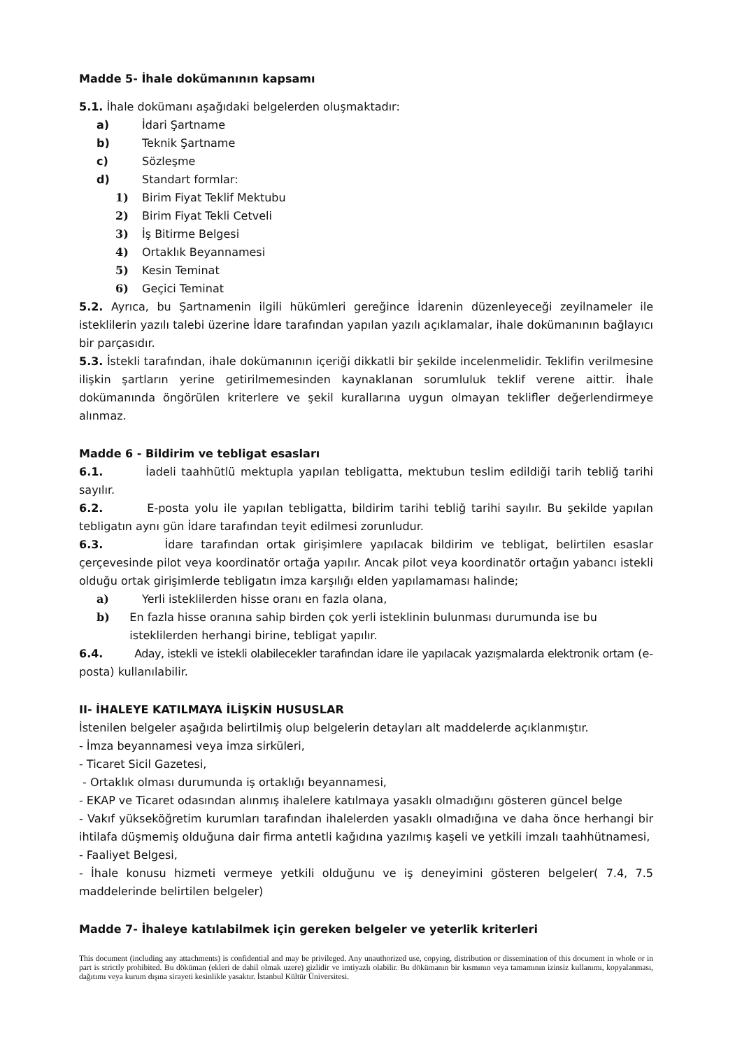Madde 5- İhale dokümanının kapsamı
5.1. İhale dokümanı aşağıdaki belgelerden oluşmaktadır:
a) İdari Şartname
b) Teknik Şartname
c) Sözleşme
d) Standart formlar:
1) Birim Fiyat Teklif Mektubu
2) Birim Fiyat Tekli Cetveli
3) İş Bitirme Belgesi
4) Ortaklık Beyannamesi
5) Kesin Teminat
6) Geçici Teminat
5.2. Ayrıca, bu Şartnamenin ilgili hükümleri gereğince İdarenin düzenleyeceği zeyilnameler ile isteklilerin yazılı talebi üzerine İdare tarafından yapılan yazılı açıklamalar, ihale dokümanının bağlayıcı bir parçasıdır.
5.3. İstekli tarafından, ihale dokümanının içeriği dikkatli bir şekilde incelenmelidir. Teklifin verilmesine ilişkin şartların yerine getirilmemesinden kaynaklanan sorumluluk teklif verene aittir. İhale dokümanında öngörülen kriterlere ve şekil kurallarına uygun olmayan teklifler değerlendirmeye alınmaz.
Madde 6 - Bildirim ve tebligat esasları
6.1. İadeli taahhütlü mektupla yapılan tebligatta, mektubun teslim edildiği tarih tebliğ tarihi sayılır.
6.2. E-posta yolu ile yapılan tebligatta, bildirim tarihi tebliğ tarihi sayılır. Bu şekilde yapılan tebligatın aynı gün İdare tarafından teyit edilmesi zorunludur.
6.3. İdare tarafından ortak girişimlere yapılacak bildirim ve tebligat, belirtilen esaslar çerçevesinde pilot veya koordinatör ortağa yapılır. Ancak pilot veya koordinatör ortağın yabancı istekli olduğu ortak girişimlerde tebligatın imza karşılığı elden yapılamaması halinde;
a) Yerli isteklilerden hisse oranı en fazla olana,
b) En fazla hisse oranına sahip birden çok yerli isteklinin bulunması durumunda ise bu isteklilerden herhangi birine, tebligat yapılır.
6.4. Aday, istekli ve istekli olabilecekler tarafından idare ile yapılacak yazışmalarda elektronik ortam (e-posta) kullanılabilir.
II- İHALEYE KATILMAYA İLİŞKİN HUSUSLAR
İstenilen belgeler aşağıda belirtilmiş olup belgelerin detayları alt maddelerde açıklanmıştır.
- İmza beyannamesi veya imza sirküleri,
- Ticaret Sicil Gazetesi,
- Ortaklık olması durumunda iş ortaklığı beyannamesi,
- EKAP ve Ticaret odasından alınmış ihalelere katılmaya yasaklı olmadığını gösteren güncel belge
- Vakıf yükseköğretim kurumları tarafından ihalelerden yasaklı olmadığına ve daha önce herhangi bir ihtilafa düşmemiş olduğuna dair firma antetli kağıdına yazılmış kaşeli ve yetkili imzalı taahhütnamesi,
- Faaliyet Belgesi,
- İhale konusu hizmeti vermeye yetkili olduğunu ve iş deneyimini gösteren belgeler( 7.4, 7.5 maddelerinde belirtilen belgeler)
Madde 7- İhaleye katılabilmek için gereken belgeler ve yeterlik kriterleri
This document (including any attachments) is confidential and may be privileged. Any unauthorized use, copying, distribution or dissemination of this document in whole or in part is strictly prohibited. Bu döküman (ekleri de dahil olmak uzere) gizlidir ve imtiyazlı olabilir. Bu dökümanın bir kısmının veya tamamının izinsiz kullanımı, kopyalanması, dağıtımı veya kurum dışına sirayeti kesinlikle yasaktır. İstanbul Kültür Üniversitesi.